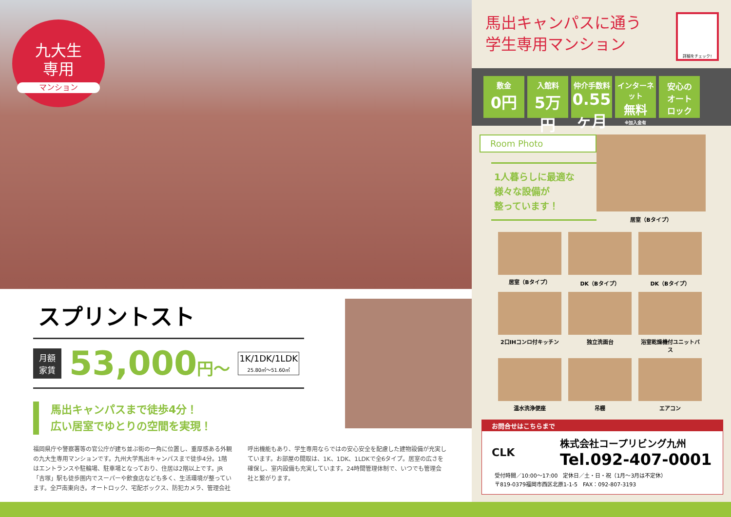九大生
専用
マンション
スプリントスト
月額
家賃
53,000円〜
1K/1DK/1LDK
25.80㎡〜51.60㎡
馬出キャンパスまで徒歩4分！
広い居室でゆとりの空間を実現！
福岡県庁や警察署等の官公庁が建ち並ぶ街の一角に位置し、重厚感ある外観の九大生専用マンションです。九州大学馬出キャンパスまで徒歩4分。1階はエントランスや駐輪場、駐車場となっており、住居は2階以上です。JR「吉塚」駅も徒歩圏内でスーパーや飲食店なども多く、生活環境が整っています。全戸南東向き。オートロック、宅配ボックス、防犯カメラ、管理会社呼出機能もあり、学生専用ならではの安心安全を配慮した建物設備が充実しています。お部屋の間取は、1K、1DK、1LDKで全6タイプ。居室の広さを確保し、室内設備も充実しています。24時間管理体制で、いつでも管理会社と繋がります。
馬出キャンパスに通う
学生専用マンション
詳細をチェック!
敷金 0円
入館料 5万円
仲介手数料 0.55ヶ月
インターネット 無料 ※加入金有
安心の
オート
ロック
Room Photo
1人暮らしに最適な
様々な設備が
整っています！
居室（Bタイプ）
居室（Bタイプ） DK（Bタイプ） DK（Bタイプ） 2口IHコンロ付キッチン 独立洗面台
浴室乾燥機付ユニットバス
温水洗浄便座 吊棚 エアコン
お問合せはこちらまで
CLK
株式会社コープリビング九州
Tel.092-407-0001
受付時間／10:00〜17:00　定休日／土・日・祝（1月〜3月は不定休）
〒819-0379福岡市西区北原1-1-5　FAX：092-807-3193